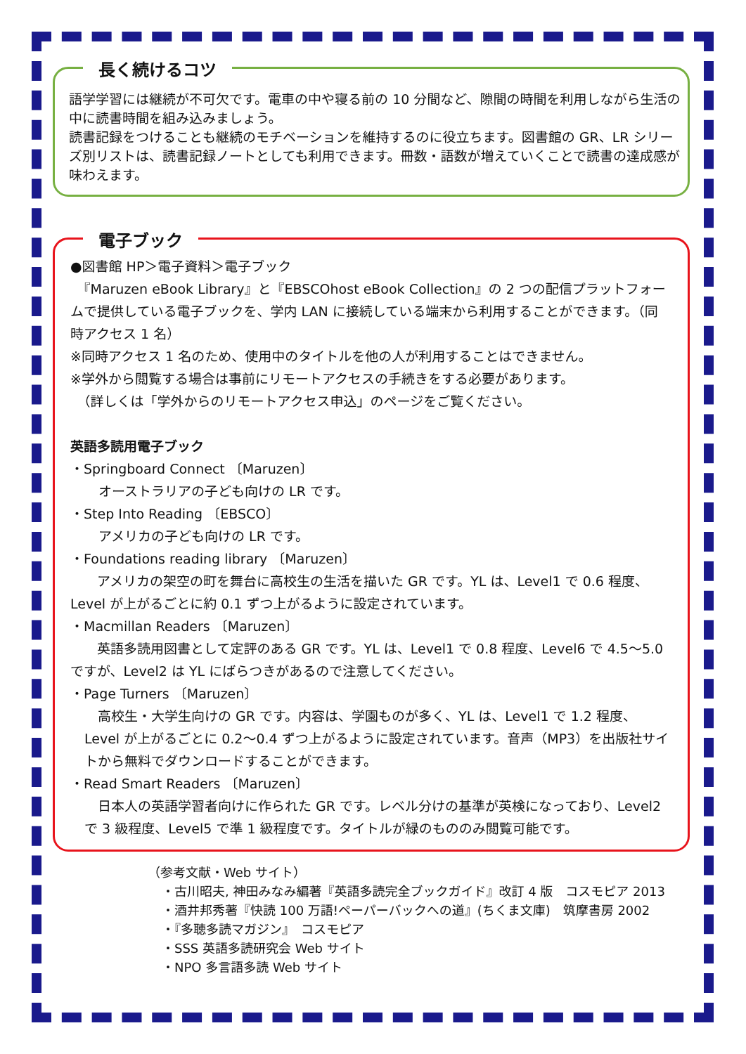長く続けるコツ
語学学習には継続が不可欠です。電車の中や寝る前の 10 分間など、隙間の時間を利用しながら生活の中に読書時間を組み込みましょう。
読書記録をつけることも継続のモチベーションを維持するのに役立ちます。図書館の GR、LR シリーズ別リストは、読書記録ノートとしても利用できます。冊数・語数が増えていくことで読書の達成感が味わえます。
電子ブック
●図書館 HP＞電子資料＞電子ブック
　『Maruzen eBook Library』と『EBSCOhost eBook Collection』の 2 つの配信プラットフォームで提供している電子ブックを、学内 LAN に接続している端末から利用することができます。（同時アクセス 1 名）
※同時アクセス 1 名のため、使用中のタイトルを他の人が利用することはできません。
※学外から閲覧する場合は事前にリモートアクセスの手続きをする必要があります。
　（詳しくは「学外からのリモートアクセス申込」のページをご覧ください。
英語多読用電子ブック
・Springboard Connect 〔Maruzen〕
オーストラリアの子ども向けの LR です。
・Step Into Reading 〔EBSCO〕
アメリカの子ども向けの LR です。
・Foundations reading library 〔Maruzen〕
　　アメリカの架空の町を舞台に高校生の生活を描いた GR です。YL は、Level1 で 0.6 程度、Level が上がるごとに約 0.1 ずつ上がるように設定されています。
・Macmillan Readers 〔Maruzen〕
　　英語多読用図書として定評のある GR です。YL は、Level1 で 0.8 程度、Level6 で 4.5～5.0 ですが、Level2 は YL にばらつきがあるので注意してください。
・Page Turners 〔Maruzen〕
　高校生・大学生向けの GR です。内容は、学園ものが多く、YL は、Level1 で 1.2 程度、Level が上がるごとに 0.2～0.4 ずつ上がるように設定されています。音声（MP3）を出版社サイトから無料でダウンロードすることができます。
・Read Smart Readers 〔Maruzen〕
　日本人の英語学習者向けに作られた GR です。レベル分けの基準が英検になっており、Level2 で 3 級程度、Level5 で準 1 級程度です。タイトルが緑のもののみ閲覧可能です。
（参考文献・Web サイト）
・古川昭夫, 神田みなみ編著『英語多読完全ブックガイド』改訂 4 版　コスモピア 2013
・酒井邦秀著『快読 100 万語!ペーパーバックへの道』(ちくま文庫)　筑摩書房 2002
・『多聴多読マガジン』　コスモピア
・SSS 英語多読研究会 Web サイト
・NPO 多言語多読 Web サイト